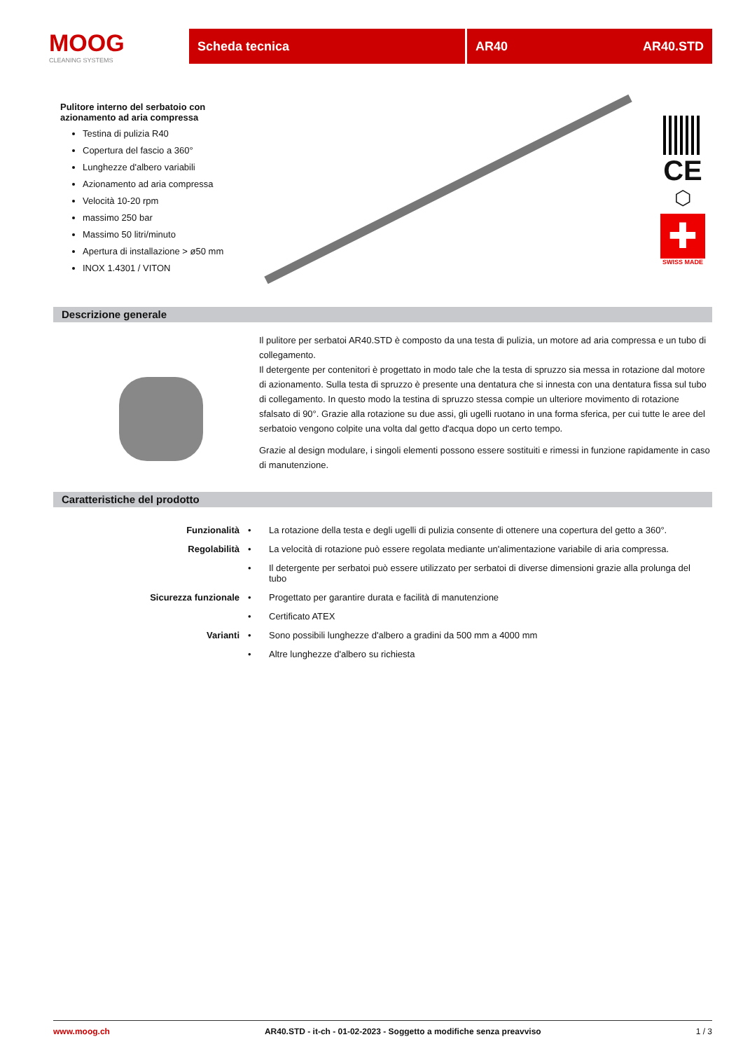MOOG
CLEANING SYSTEMS
Scheda tecnica AR40 AR40.STD
Pulitore interno del serbatoio con azionamento ad aria compressa
Testina di pulizia R40
Copertura del fascio a 360°
Lunghezze d'albero variabili
Azionamento ad aria compressa
Velocità 10-20 rpm
massimo 250 bar
Massimo 50 litri/minuto
Apertura di installazione > ø50 mm
INOX 1.4301 / VITON
CE
⬡
✚
SWISS MADE
Descrizione generale
Il pulitore per serbatoi AR40.STD è composto da una testa di pulizia, un motore ad aria compressa e un tubo di collegamento.
Il detergente per contenitori è progettato in modo tale che la testa di spruzzo sia messa in rotazione dal motore di azionamento. Sulla testa di spruzzo è presente una dentatura che si innesta con una dentatura fissa sul tubo di collegamento. In questo modo la testina di spruzzo stessa compie un ulteriore movimento di rotazione sfalsato di 90°. Grazie alla rotazione su due assi, gli ugelli ruotano in una forma sferica, per cui tutte le aree del serbatoio vengono colpite una volta dal getto d'acqua dopo un certo tempo.
Grazie al design modulare, i singoli elementi possono essere sostituiti e rimessi in funzione rapidamente in caso di manutenzione.
Caratteristiche del prodotto
| Funzionalità | • | La rotazione della testa e degli ugelli di pulizia consente di ottenere una copertura del getto a 360°. |
| Regolabilità | • | La velocità di rotazione può essere regolata mediante un'alimentazione variabile di aria compressa. |
| | • | Il detergente per serbatoi può essere utilizzato per serbatoi di diverse dimensioni grazie alla prolunga del tubo |
| Sicurezza funzionale | • | Progettato per garantire durata e facilità di manutenzione |
| | • | Certificato ATEX |
| Varianti | • | Sono possibili lunghezze d'albero a gradini da 500 mm a 4000 mm |
| | • | Altre lunghezze d'albero su richiesta |
www.moog.ch AR40.STD - it-ch - 01-02-2023 - Soggetto a modifiche senza preavviso 1 / 3